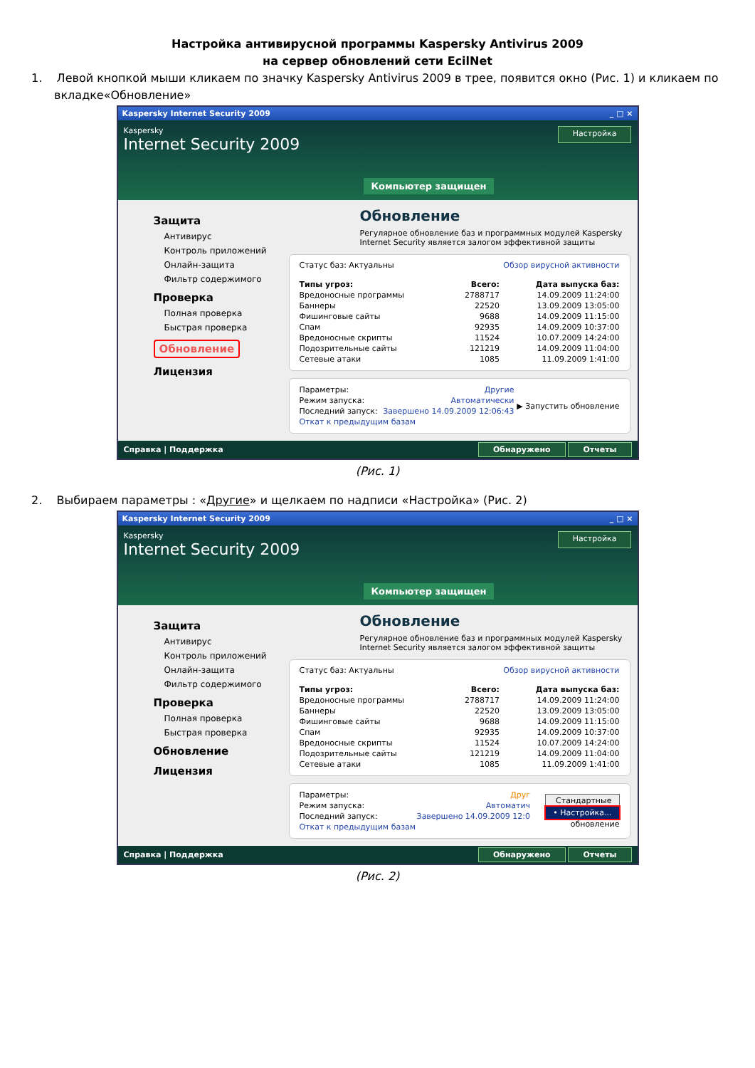Настройка антивирусной программы Kaspersky Antivirus 2009
на сервер обновлений сети EcilNet
1. Левой кнопкой мыши кликаем по значку Kaspersky Antivirus 2009 в трее, появится окно (Рис. 1) и кликаем по вкладке«Обновление»
Kaspersky Internet Security 2009 _ □ ×
Kaspersky
Internet Security 2009
Компьютер защищен
Настройка
Защита
Антивирус
Контроль приложений
Онлайн-защита
Фильтр содержимого
Проверка
Полная проверка
Быстрая проверка
Обновление
Лицензия
Обновление
Регулярное обновление баз и программных модулей Kaspersky Internet Security является залогом эффективной защиты
Статус баз: Актуальны Обзор вирусной активности
| Типы угроз: | Всего: | Дата выпуска баз: |
| --- | --- | --- |
| Вредоносные программы | 2788717 | 14.09.2009 11:24:00 |
| Баннеры | 22520 | 13.09.2009 13:05:00 |
| Фишинговые сайты | 9688 | 14.09.2009 11:15:00 |
| Спам | 92935 | 14.09.2009 10:37:00 |
| Вредоносные скрипты | 11524 | 10.07.2009 14:24:00 |
| Подозрительные сайты | 121219 | 14.09.2009 11:04:00 |
| Сетевые атаки | 1085 | 11.09.2009 1:41:00 |
| Параметры: | Другие | ▶ Запустить обновление |
| Режим запуска: | Автоматически | |
| Последний запуск: | Завершено 14.09.2009 12:06:43 | |
| Откат к предыдущим базам | | |
Справка | Поддержка Обнаружено Отчеты
(Рис. 1)
2. Выбираем параметры : «Другие» и щелкаем по надписи «Настройка» (Рис. 2)
Kaspersky Internet Security 2009 _ □ ×
Kaspersky
Internet Security 2009
Компьютер защищен
Настройка
Защита
Антивирус
Контроль приложений
Онлайн-защита
Фильтр содержимого
Проверка
Полная проверка
Быстрая проверка
Обновление
Лицензия
Обновление
Регулярное обновление баз и программных модулей Kaspersky Internet Security является залогом эффективной защиты
Статус баз: Актуальны Обзор вирусной активности
| Типы угроз: | Всего: | Дата выпуска баз: |
| --- | --- | --- |
| Вредоносные программы | 2788717 | 14.09.2009 11:24:00 |
| Баннеры | 22520 | 13.09.2009 13:05:00 |
| Фишинговые сайты | 9688 | 14.09.2009 11:15:00 |
| Спам | 92935 | 14.09.2009 10:37:00 |
| Вредоносные скрипты | 11524 | 10.07.2009 14:24:00 |
| Подозрительные сайты | 121219 | 14.09.2009 11:04:00 |
| Сетевые атаки | 1085 | 11.09.2009 1:41:00 |
| Параметры: | Друг | Стандартные • Настройка... обновление |
| Режим запуска: | Автоматич | |
| Последний запуск: | Завершено 14.09.2009 12:0 | |
| Откат к предыдущим базам | | |
Справка | Поддержка Обнаружено Отчеты
(Рис. 2)